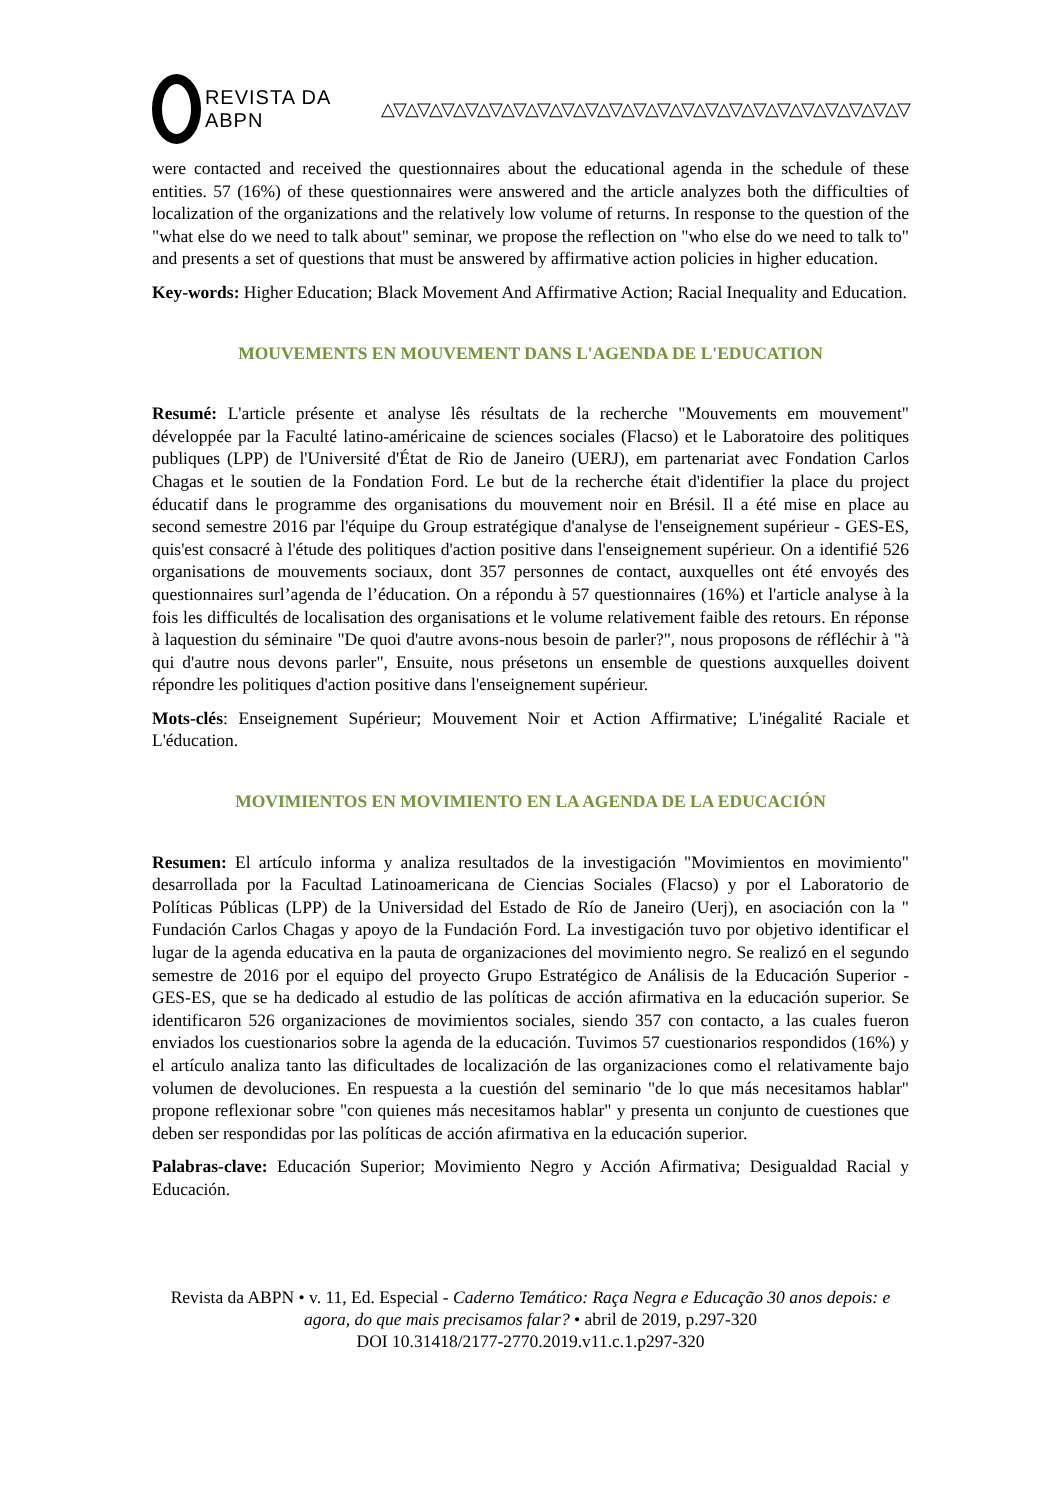REVISTA DA ABPN △▽△▽△▽△▽△▽△▽△▽△▽△▽△▽△▽△▽△▽△▽△▽△▽△▽△▽△▽△▽△▽△▽
were contacted and received the questionnaires about the educational agenda in the schedule of these entities. 57 (16%) of these questionnaires were answered and the article analyzes both the difficulties of localization of the organizations and the relatively low volume of returns. In response to the question of the "what else do we need to talk about" seminar, we propose the reflection on "who else do we need to talk to" and presents a set of questions that must be answered by affirmative action policies in higher education.
Key-words: Higher Education; Black Movement And Affirmative Action; Racial Inequality and Education.
MOUVEMENTS EN MOUVEMENT DANS L'AGENDA DE L'EDUCATION
Resumé: L'article présente et analyse lês résultats de la recherche "Mouvements em mouvement" développée par la Faculté latino-américaine de sciences sociales (Flacso) et le Laboratoire des politiques publiques (LPP) de l'Université d'État de Rio de Janeiro (UERJ), em partenariat avec Fondation Carlos Chagas et le soutien de la Fondation Ford. Le but de la recherche était d'identifier la place du project éducatif dans le programme des organisations du mouvement noir en Brésil. Il a été mise en place au second semestre 2016 par l'équipe du Group estratégique d'analyse de l'enseignement supérieur - GES-ES, quis'est consacré à l'étude des politiques d'action positive dans l'enseignement supérieur. On a identifié 526 organisations de mouvements sociaux, dont 357 personnes de contact, auxquelles ont été envoyés des questionnaires surl’agenda de l’éducation. On a répondu à 57 questionnaires (16%) et l'article analyse à la fois les difficultés de localisation des organisations et le volume relativement faible des retours. En réponse à laquestion du séminaire "De quoi d'autre avons-nous besoin de parler?", nous proposons de réfléchir à "à qui d'autre nous devons parler", Ensuite, nous présetons un ensemble de questions auxquelles doivent répondre les politiques d'action positive dans l'enseignement supérieur.
Mots-clés: Enseignement Supérieur; Mouvement Noir et Action Affirmative; L'inégalité Raciale et L'éducation.
MOVIMIENTOS EN MOVIMIENTO EN LA AGENDA DE LA EDUCACIÓN
Resumen: El artículo informa y analiza resultados de la investigación "Movimientos en movimiento" desarrollada por la Facultad Latinoamericana de Ciencias Sociales (Flacso) y por el Laboratorio de Políticas Públicas (LPP) de la Universidad del Estado de Río de Janeiro (Uerj), en asociación con la " Fundación Carlos Chagas y apoyo de la Fundación Ford. La investigación tuvo por objetivo identificar el lugar de la agenda educativa en la pauta de organizaciones del movimiento negro. Se realizó en el segundo semestre de 2016 por el equipo del proyecto Grupo Estratégico de Análisis de la Educación Superior - GES-ES, que se ha dedicado al estudio de las políticas de acción afirmativa en la educación superior. Se identificaron 526 organizaciones de movimientos sociales, siendo 357 con contacto, a las cuales fueron enviados los cuestionarios sobre la agenda de la educación. Tuvimos 57 cuestionarios respondidos (16%) y el artículo analiza tanto las dificultades de localización de las organizaciones como el relativamente bajo volumen de devoluciones. En respuesta a la cuestión del seminario "de lo que más necesitamos hablar" propone reflexionar sobre "con quienes más necesitamos hablar" y presenta un conjunto de cuestiones que deben ser respondidas por las políticas de acción afirmativa en la educación superior.
Palabras-clave: Educación Superior; Movimiento Negro y Acción Afirmativa; Desigualdad Racial y Educación.
Revista da ABPN • v. 11, Ed. Especial - Caderno Temático: Raça Negra e Educação 30 anos depois: e agora, do que mais precisamos falar? • abril de 2019, p.297-320
DOI 10.31418/2177-2770.2019.v11.c.1.p297-320